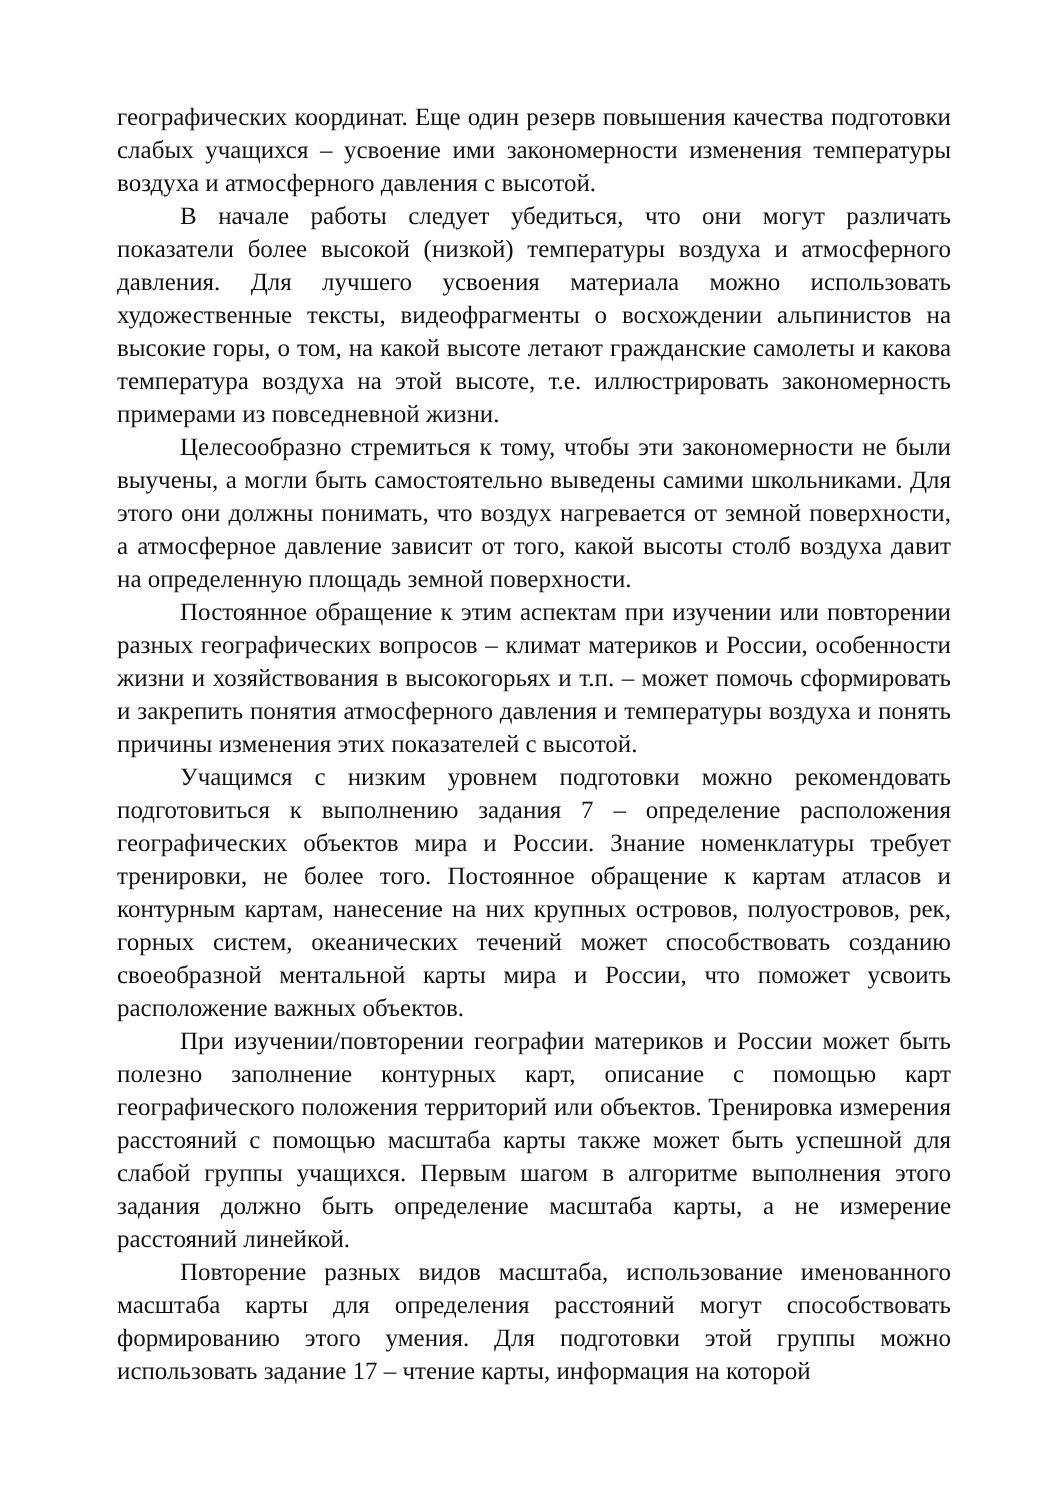географических координат. Еще один резерв повышения качества подготовки слабых учащихся – усвоение ими закономерности изменения температуры воздуха и атмосферного давления с высотой.
В начале работы следует убедиться, что они могут различать показатели более высокой (низкой) температуры воздуха и атмосферного давления. Для лучшего усвоения материала можно использовать художественные тексты, видеофрагменты о восхождении альпинистов на высокие горы, о том, на какой высоте летают гражданские самолеты и какова температура воздуха на этой высоте, т.е. иллюстрировать закономерность примерами из повседневной жизни.
Целесообразно стремиться к тому, чтобы эти закономерности не были выучены, а могли быть самостоятельно выведены самими школьниками. Для этого они должны понимать, что воздух нагревается от земной поверхности, а атмосферное давление зависит от того, какой высоты столб воздуха давит на определенную площадь земной поверхности.
Постоянное обращение к этим аспектам при изучении или повторении разных географических вопросов – климат материков и России, особенности жизни и хозяйствования в высокогорьях и т.п. – может помочь сформировать и закрепить понятия атмосферного давления и температуры воздуха и понять причины изменения этих показателей с высотой.
Учащимся с низким уровнем подготовки можно рекомендовать подготовиться к выполнению задания 7 – определение расположения географических объектов мира и России. Знание номенклатуры требует тренировки, не более того. Постоянное обращение к картам атласов и контурным картам, нанесение на них крупных островов, полуостровов, рек, горных систем, океанических течений может способствовать созданию своеобразной ментальной карты мира и России, что поможет усвоить расположение важных объектов.
При изучении/повторении географии материков и России может быть полезно заполнение контурных карт, описание с помощью карт географического положения территорий или объектов. Тренировка измерения расстояний с помощью масштаба карты также может быть успешной для слабой группы учащихся. Первым шагом в алгоритме выполнения этого задания должно быть определение масштаба карты, а не измерение расстояний линейкой.
Повторение разных видов масштаба, использование именованного масштаба карты для определения расстояний могут способствовать формированию этого умения. Для подготовки этой группы можно использовать задание 17 – чтение карты, информация на которой